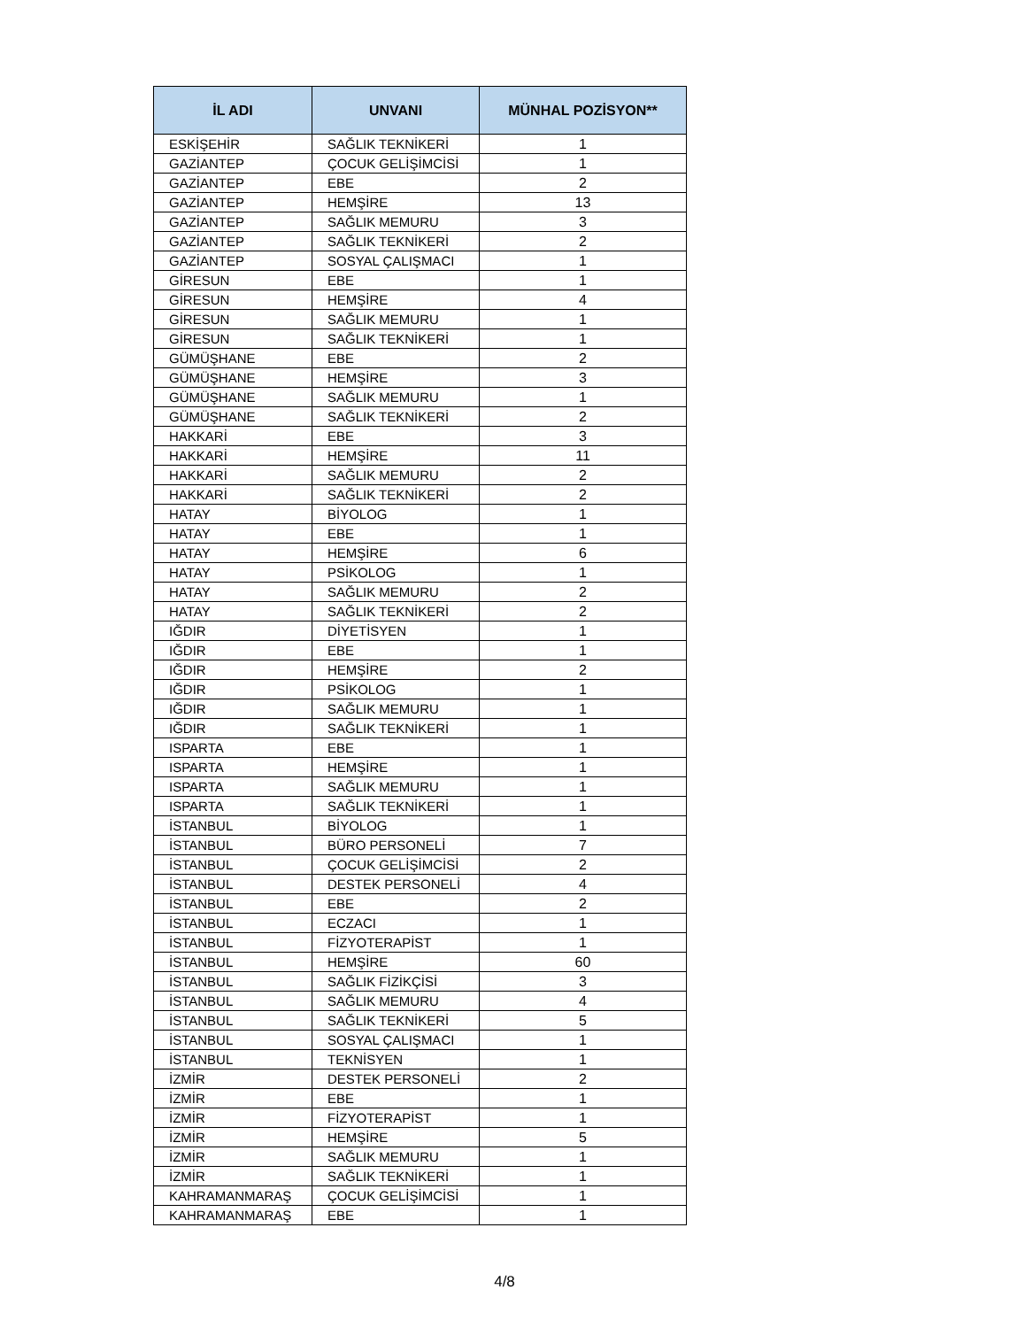| İL ADI | UNVANI | MÜNHAL POZİSYON** |
| --- | --- | --- |
| ESKİŞEHİR | SAĞLIK TEKNİKERİ | 1 |
| GAZİANTEP | ÇOCUK GELİŞİMCİSİ | 1 |
| GAZİANTEP | EBE | 2 |
| GAZİANTEP | HEMŞİRE | 13 |
| GAZİANTEP | SAĞLIK MEMURU | 3 |
| GAZİANTEP | SAĞLIK TEKNİKERİ | 2 |
| GAZİANTEP | SOSYAL ÇALIŞMACI | 1 |
| GİRESUN | EBE | 1 |
| GİRESUN | HEMŞİRE | 4 |
| GİRESUN | SAĞLIK MEMURU | 1 |
| GİRESUN | SAĞLIK TEKNİKERİ | 1 |
| GÜMÜŞHANE | EBE | 2 |
| GÜMÜŞHANE | HEMŞİRE | 3 |
| GÜMÜŞHANE | SAĞLIK MEMURU | 1 |
| GÜMÜŞHANE | SAĞLIK TEKNİKERİ | 2 |
| HAKKARİ | EBE | 3 |
| HAKKARİ | HEMŞİRE | 11 |
| HAKKARİ | SAĞLIK MEMURU | 2 |
| HAKKARİ | SAĞLIK TEKNİKERİ | 2 |
| HATAY | BİYOLOG | 1 |
| HATAY | EBE | 1 |
| HATAY | HEMŞİRE | 6 |
| HATAY | PSİKOLOG | 1 |
| HATAY | SAĞLIK MEMURU | 2 |
| HATAY | SAĞLIK TEKNİKERİ | 2 |
| IĞDIR | DİYETİSYEN | 1 |
| IĞDIR | EBE | 1 |
| IĞDIR | HEMŞİRE | 2 |
| IĞDIR | PSİKOLOG | 1 |
| IĞDIR | SAĞLIK MEMURU | 1 |
| IĞDIR | SAĞLIK TEKNİKERİ | 1 |
| ISPARTA | EBE | 1 |
| ISPARTA | HEMŞİRE | 1 |
| ISPARTA | SAĞLIK MEMURU | 1 |
| ISPARTA | SAĞLIK TEKNİKERİ | 1 |
| İSTANBUL | BİYOLOG | 1 |
| İSTANBUL | BÜRO PERSONELİ | 7 |
| İSTANBUL | ÇOCUK GELİŞİMCİSİ | 2 |
| İSTANBUL | DESTEK PERSONELİ | 4 |
| İSTANBUL | EBE | 2 |
| İSTANBUL | ECZACI | 1 |
| İSTANBUL | FİZYOTERAPİST | 1 |
| İSTANBUL | HEMŞİRE | 60 |
| İSTANBUL | SAĞLIK FİZİKÇİSİ | 3 |
| İSTANBUL | SAĞLIK MEMURU | 4 |
| İSTANBUL | SAĞLIK TEKNİKERİ | 5 |
| İSTANBUL | SOSYAL ÇALIŞMACI | 1 |
| İSTANBUL | TEKNİSYEN | 1 |
| İZMİR | DESTEK PERSONELİ | 2 |
| İZMİR | EBE | 1 |
| İZMİR | FİZYOTERAPİST | 1 |
| İZMİR | HEMŞİRE | 5 |
| İZMİR | SAĞLIK MEMURU | 1 |
| İZMİR | SAĞLIK TEKNİKERİ | 1 |
| KAHRAMANMARAŞ | ÇOCUK GELİŞİMCİSİ | 1 |
| KAHRAMANMARAŞ | EBE | 1 |
4/8